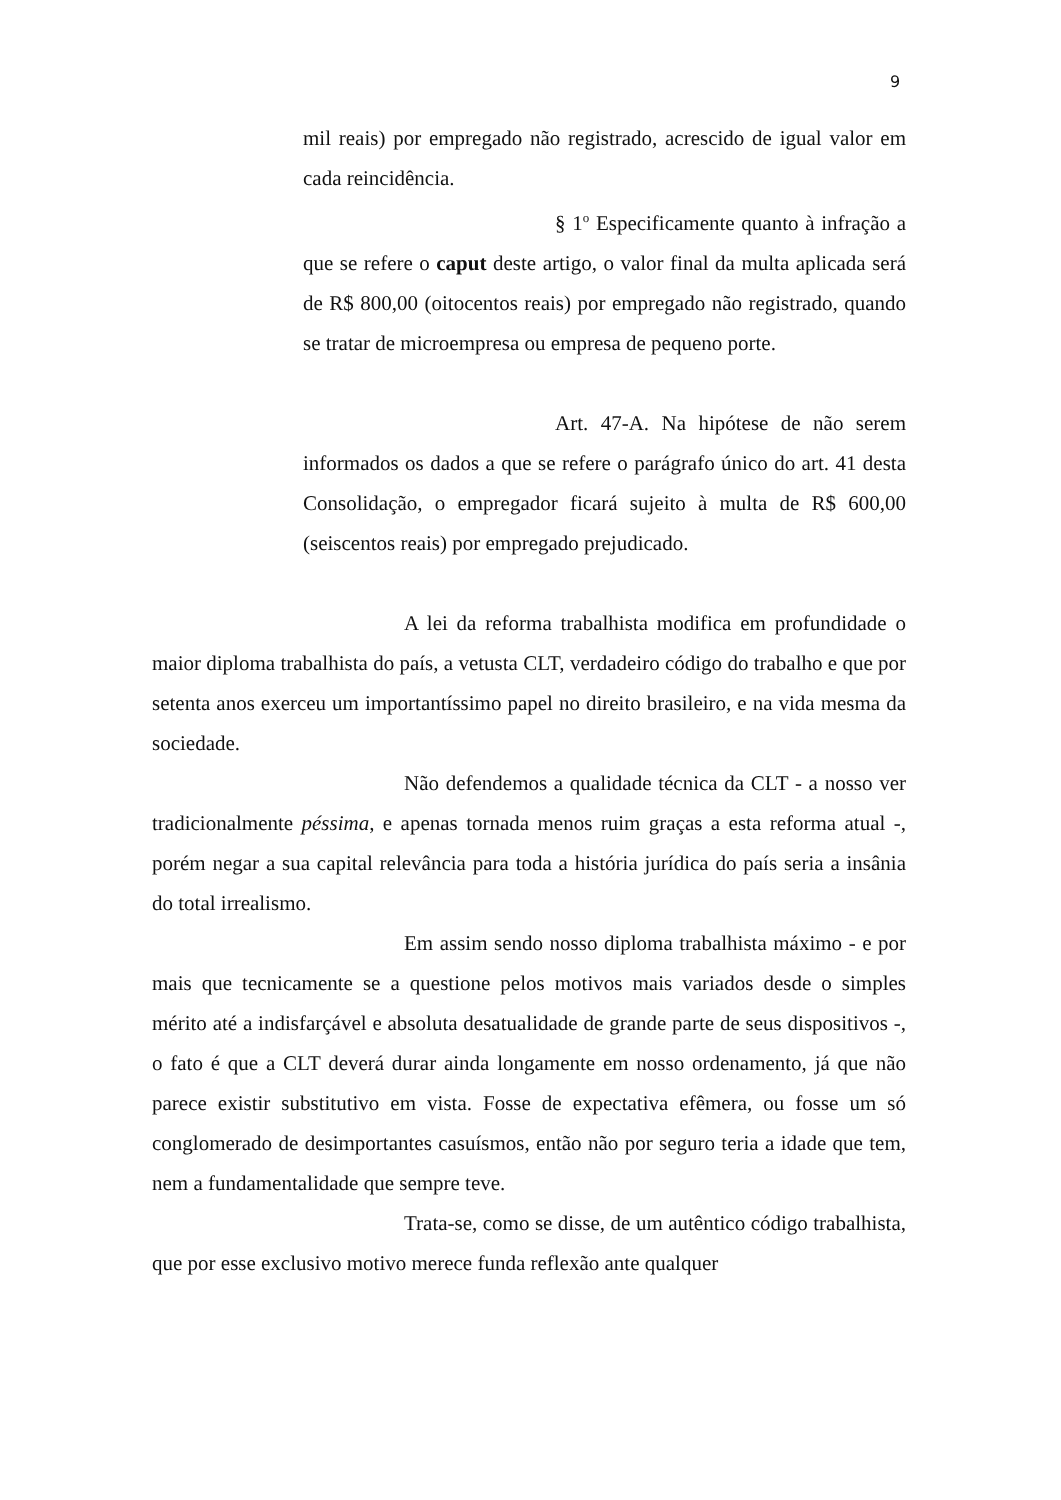9
mil reais) por empregado não registrado, acrescido de igual valor em cada reincidência.
§ 1<sup>o</sup> Especificamente quanto à infração a que se refere o caput deste artigo, o valor final da multa aplicada será de R$ 800,00 (oitocentos reais) por empregado não registrado, quando se tratar de microempresa ou empresa de pequeno porte.
Art. 47-A. Na hipótese de não serem informados os dados a que se refere o parágrafo único do art. 41 desta Consolidação, o empregador ficará sujeito à multa de R$ 600,00 (seiscentos reais) por empregado prejudicado.
A lei da reforma trabalhista modifica em profundidade o maior diploma trabalhista do país, a vetusta CLT, verdadeiro código do trabalho e que por setenta anos exerceu um importantíssimo papel no direito brasileiro, e na vida mesma da sociedade.
Não defendemos a qualidade técnica da CLT - a nosso ver tradicionalmente péssima, e apenas tornada menos ruim graças a esta reforma atual -, porém negar a sua capital relevância para toda a história jurídica do país seria a insânia do total irrealismo.
Em assim sendo nosso diploma trabalhista máximo - e por mais que tecnicamente se a questione pelos motivos mais variados desde o simples mérito até a indisfarçável e absoluta desatualidade de grande parte de seus dispositivos -, o fato é que a CLT deverá durar ainda longamente em nosso ordenamento, já que não parece existir substitutivo em vista. Fosse de expectativa efêmera, ou fosse um só conglomerado de desimportantes casuísmos, então não por seguro teria a idade que tem, nem a fundamentalidade que sempre teve.
Trata-se, como se disse, de um autêntico código trabalhista, que por esse exclusivo motivo merece funda reflexão ante qualquer